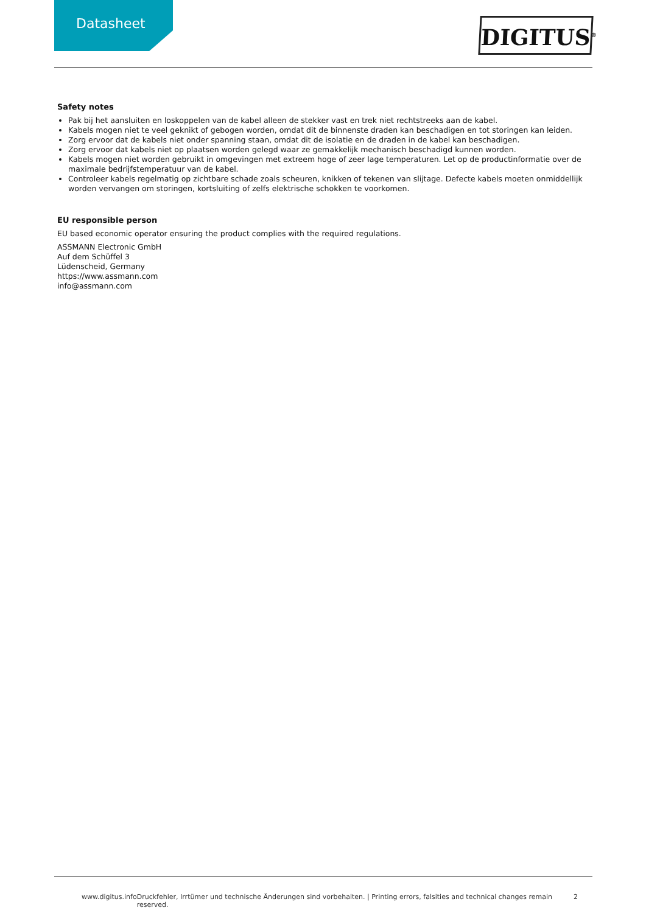Datasheet DIGITUS<sup>®</sup>
Safety notes
Pak bij het aansluiten en loskoppelen van de kabel alleen de stekker vast en trek niet rechtstreeks aan de kabel.
Kabels mogen niet te veel geknikt of gebogen worden, omdat dit de binnenste draden kan beschadigen en tot storingen kan leiden.
Zorg ervoor dat de kabels niet onder spanning staan, omdat dit de isolatie en de draden in de kabel kan beschadigen.
Zorg ervoor dat kabels niet op plaatsen worden gelegd waar ze gemakkelijk mechanisch beschadigd kunnen worden.
Kabels mogen niet worden gebruikt in omgevingen met extreem hoge of zeer lage temperaturen. Let op de productinformatie over de maximale bedrijfstemperatuur van de kabel.
Controleer kabels regelmatig op zichtbare schade zoals scheuren, knikken of tekenen van slijtage. Defecte kabels moeten onmiddellijk worden vervangen om storingen, kortsluiting of zelfs elektrische schokken te voorkomen.
EU responsible person
EU based economic operator ensuring the product complies with the required regulations.
ASSMANN Electronic GmbH
Auf dem Schüffel 3
Lüdenscheid, Germany
https://www.assmann.com
info@assmann.com
www.digitus.info Druckfehler, Irrtümer und technische Änderungen sind vorbehalten. | Printing errors, falsities and technical changes remain reserved. 2